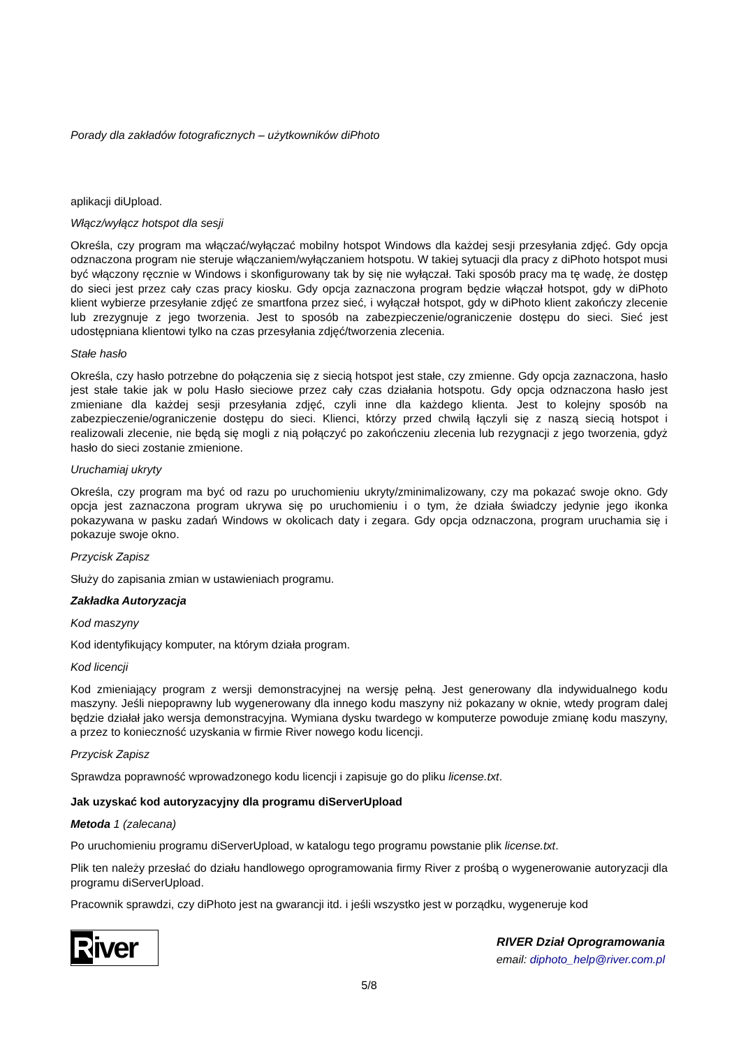Porady dla zakładów fotograficznych – użytkowników diPhoto
aplikacji diUpload.
Włącz/wyłącz hotspot dla sesji
Określa, czy program ma włączać/wyłączać mobilny hotspot Windows dla każdej sesji przesyłania zdjęć. Gdy opcja odznaczona program nie steruje włączaniem/wyłączaniem hotspotu. W takiej sytuacji dla pracy z diPhoto hotspot musi być włączony ręcznie w Windows i skonfigurowany tak by się nie wyłączał. Taki sposób pracy ma tę wadę, że dostęp do sieci jest przez cały czas pracy kiosku. Gdy opcja zaznaczona program będzie włączał hotspot, gdy w diPhoto klient wybierze przesyłanie zdjęć ze smartfona przez sieć, i wyłączał hotspot, gdy w diPhoto klient zakończy zlecenie lub zrezygnuje z jego tworzenia. Jest to sposób na zabezpieczenie/ograniczenie dostępu do sieci. Sieć jest udostępniana klientowi tylko na czas przesyłania zdjęć/tworzenia zlecenia.
Stałe hasło
Określa, czy hasło potrzebne do połączenia się z siecią hotspot jest stałe, czy zmienne. Gdy opcja zaznaczona, hasło jest stałe takie jak w polu Hasło sieciowe przez cały czas działania hotspotu. Gdy opcja odznaczona hasło jest zmieniane dla każdej sesji przesyłania zdjęć, czyli inne dla każdego klienta. Jest to kolejny sposób na zabezpieczenie/ograniczenie dostępu do sieci. Klienci, którzy przed chwilą łączyli się z naszą siecią hotspot i realizowali zlecenie, nie będą się mogli z nią połączyć po zakończeniu zlecenia lub rezygnacji z jego tworzenia, gdyż hasło do sieci zostanie zmienione.
Uruchamiaj ukryty
Określa, czy program ma być od razu po uruchomieniu ukryty/zminimalizowany, czy ma pokazać swoje okno. Gdy opcja jest zaznaczona program ukrywa się po uruchomieniu i o tym, że działa świadczy jedynie jego ikonka pokazywana w pasku zadań Windows w okolicach daty i zegara. Gdy opcja odznaczona, program uruchamia się i pokazuje swoje okno.
Przycisk Zapisz
Służy do zapisania zmian w ustawieniach programu.
Zakładka Autoryzacja
Kod maszyny
Kod identyfikujący komputer, na którym działa program.
Kod licencji
Kod zmieniający program z wersji demonstracyjnej na wersję pełną. Jest generowany dla indywidualnego kodu maszyny. Jeśli niepoprawny lub wygenerowany dla innego kodu maszyny niż pokazany w oknie, wtedy program dalej będzie działał jako wersja demonstracyjna. Wymiana dysku twardego w komputerze powoduje zmianę kodu maszyny, a przez to konieczność uzyskania w firmie River nowego kodu licencji.
Przycisk Zapisz
Sprawdza poprawność wprowadzonego kodu licencji i zapisuje go do pliku license.txt.
Jak uzyskać kod autoryzacyjny dla programu diServerUpload
Metoda 1 (zalecana)
Po uruchomieniu programu diServerUpload, w katalogu tego programu powstanie plik license.txt.
Plik ten należy przesłać do działu handlowego oprogramowania firmy River z prośbą o wygenerowanie autoryzacji dla programu diServerUpload.
Pracownik sprawdzi, czy diPhoto jest na gwarancji itd. i jeśli wszystko jest w porządku, wygeneruje kod
River
RIVER Dział Oprogramowania
email: diphoto_help@river.com.pl
5/8